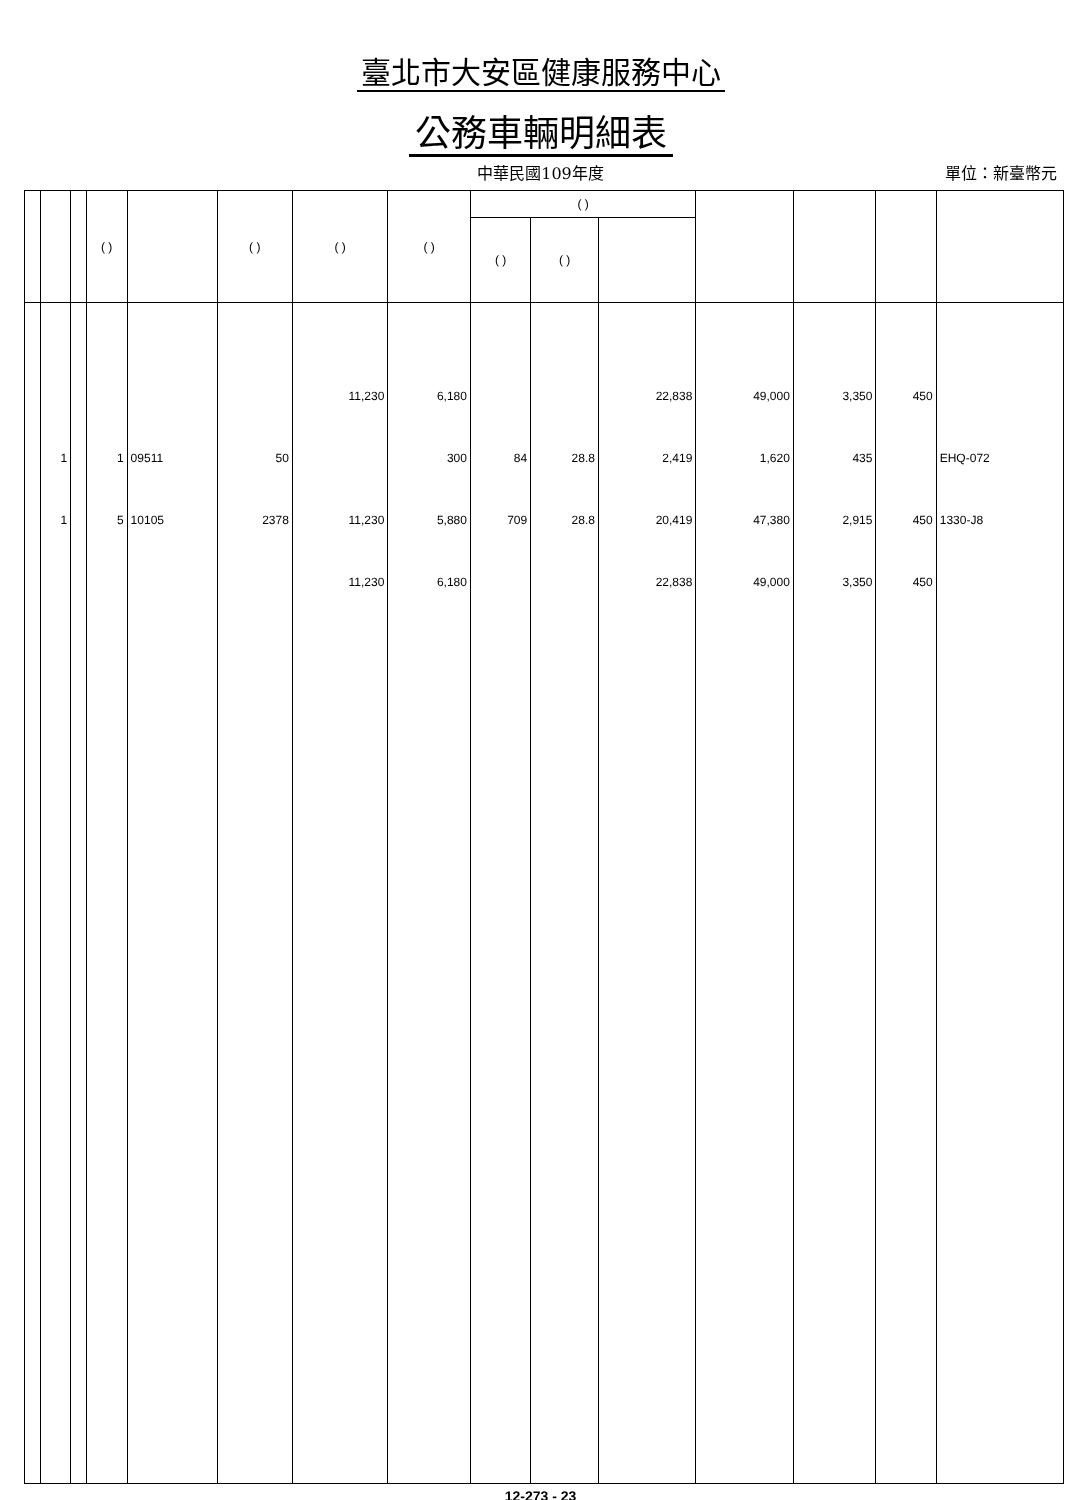臺北市大安區健康服務中心
公務車輛明細表
中華民國109年度
單位：新臺幣元
| | | | ( ) | | ( ) | ( ) | ( ) | ( ) | | | | | | |
| --- | --- | --- | --- | --- | --- | --- | --- | --- | --- | --- | --- | --- | --- | --- |
| | | | | | | | | ( ) | ( ) | | | | | |
| | | | | | | 11,230 | 6,180 | | | 22,838 | 49,000 | 3,350 | 450 | |
| | 1 | | 1 | 09511 | 50 | | 300 | 84 | 28.8 | 2,419 | 1,620 | 435 | | EHQ-072 |
| | 1 | | 5 | 10105 | 2378 | 11,230 | 5,880 | 709 | 28.8 | 20,419 | 47,380 | 2,915 | 450 | 1330-J8 |
| | | | | | | 11,230 | 6,180 | | | 22,838 | 49,000 | 3,350 | 450 | |
12-273 - 23